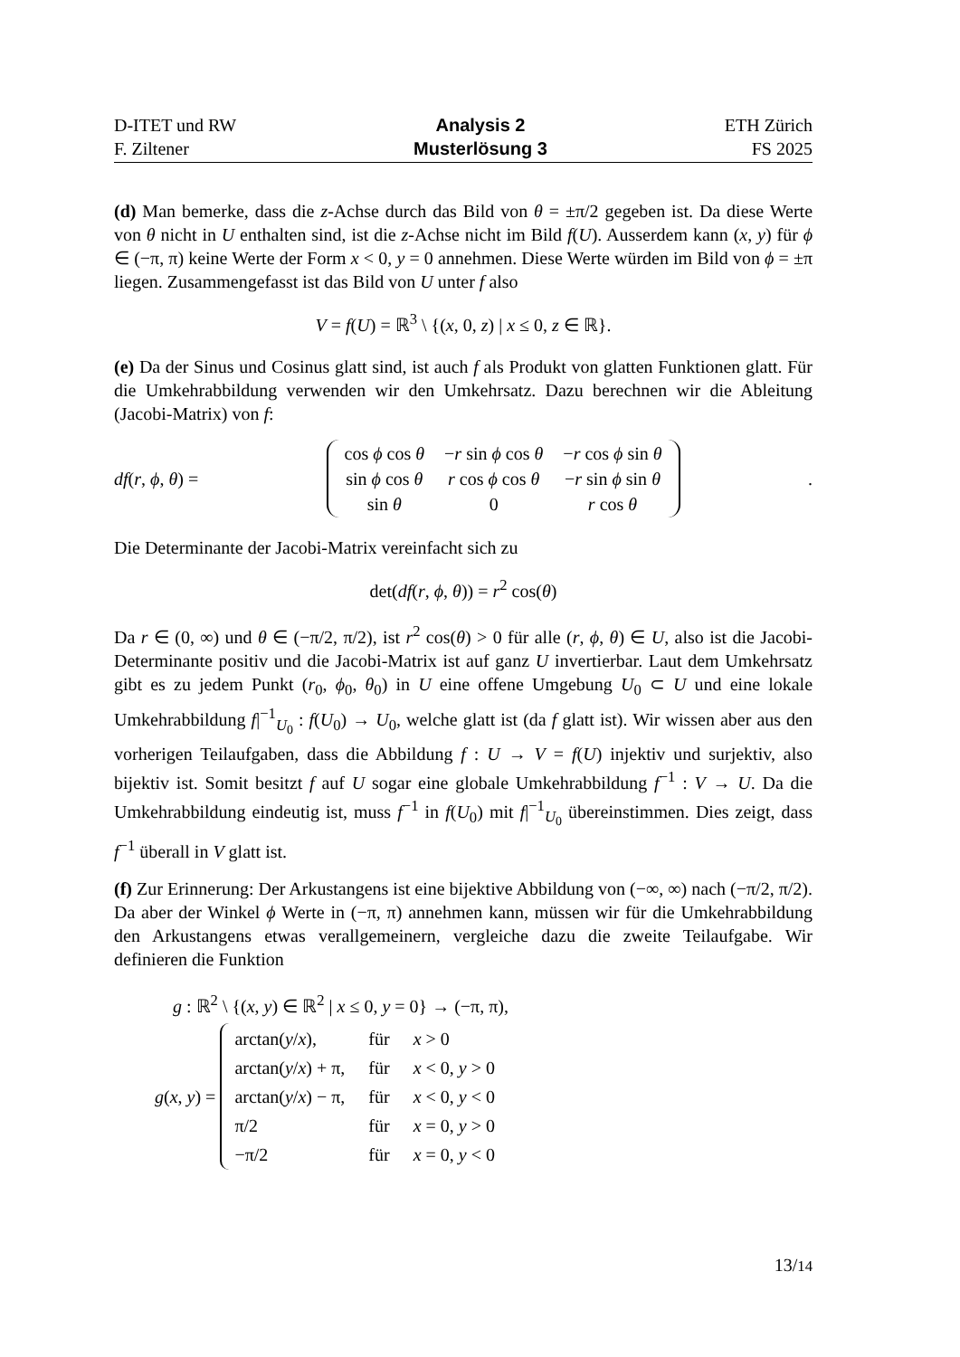D-ITET und RW
F. Ziltener
Analysis 2
Musterlösung 3
ETH Zürich
FS 2025
(d) Man bemerke, dass die z-Achse durch das Bild von θ = ±π/2 gegeben ist. Da diese Werte von θ nicht in U enthalten sind, ist die z-Achse nicht im Bild f(U). Ausserdem kann (x, y) für ϕ ∈ (−π, π) keine Werte der Form x < 0, y = 0 annehmen. Diese Werte würden im Bild von ϕ = ±π liegen. Zusammengefasst ist das Bild von U unter f also
V = f(U) = ℝ<sup>3</sup> \ {(x, 0, z) | x ≤ 0, z ∈ ℝ}.
(e) Da der Sinus und Cosinus glatt sind, ist auch f als Produkt von glatten Funktionen glatt. Für die Umkehrabbildung verwenden wir den Umkehrsatz. Dazu berechnen wir die Ableitung (Jacobi-Matrix) von f:
df(r, ϕ, θ) =
| cos ϕ cos θ | − r sin ϕ cos θ | − r cos ϕ sin θ |
| sin ϕ cos θ | r cos ϕ cos θ | − r sin ϕ sin θ |
| sin θ | 0 | r cos θ |
.
Die Determinante der Jacobi-Matrix vereinfacht sich zu
det(df(r, ϕ, θ)) = r<sup>2</sup> cos(θ)
Da r ∈ (0, ∞) und θ ∈ (−π/2, π/2), ist r<sup>2</sup> cos(θ) > 0 für alle (r, ϕ, θ) ∈ U, also ist die Jacobi-Determinante positiv und die Jacobi-Matrix ist auf ganz U invertierbar. Laut dem Umkehrsatz gibt es zu jedem Punkt (r<sub>0</sub>, ϕ<sub>0</sub>, θ<sub>0</sub>) in U eine offene Umgebung U<sub>0</sub> ⊂ U und eine lokale Umkehrabbildung f|<sup>−1</sup><sub>U<sub>0</sub></sub> : f(U<sub>0</sub>) → U<sub>0</sub>, welche glatt ist (da f glatt ist). Wir wissen aber aus den vorherigen Teilaufgaben, dass die Abbildung f : U → V = f(U) injektiv und surjektiv, also bijektiv ist. Somit besitzt f auf U sogar eine globale Umkehrabbildung f<sup>−1</sup> : V → U. Da die Umkehrabbildung eindeutig ist, muss f<sup>−1</sup> in f(U<sub>0</sub>) mit f|<sup>−1</sup><sub>U<sub>0</sub></sub> übereinstimmen. Dies zeigt, dass f<sup>−1</sup> überall in V glatt ist.
(f) Zur Erinnerung: Der Arkustangens ist eine bijektive Abbildung von (−∞, ∞) nach (−π/2, π/2). Da aber der Winkel ϕ Werte in (−π, π) annehmen kann, müssen wir für die Umkehrabbildung den Arkustangens etwas verallgemeinern, vergleiche dazu die zweite Teilaufgabe. Wir definieren die Funktion
g : ℝ<sup>2</sup> \ {(x, y) ∈ ℝ<sup>2</sup> | x ≤ 0, y = 0} → (−π, π),
g(x, y) =
| arctan( y / x ), | für | x > 0 |
| arctan( y / x ) + π, | für | x < 0, y > 0 |
| arctan( y / x ) − π, | für | x < 0, y < 0 |
| π/2 | für | x = 0, y > 0 |
| −π/2 | für | x = 0, y < 0 |
13/14